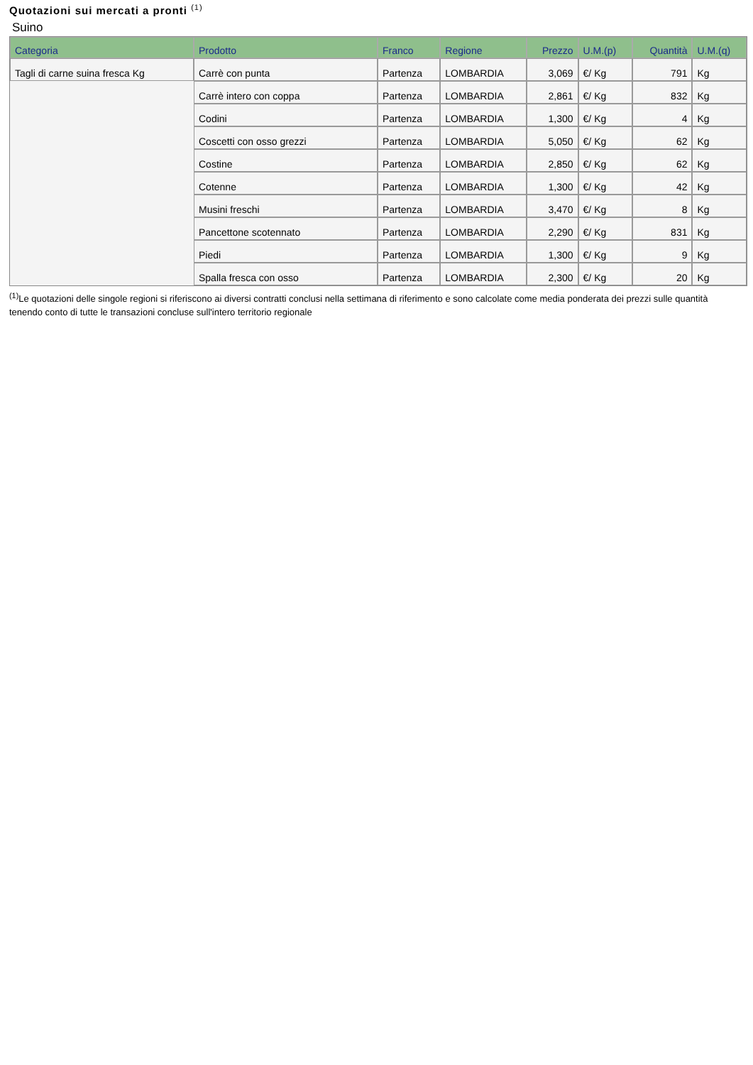Quotazioni sui mercati a pronti <sup>(1)</sup>
Suino
| Categoria | Prodotto | Franco | Regione | Prezzo | U.M.(p) | Quantità | U.M.(q) |
| --- | --- | --- | --- | --- | --- | --- | --- |
| Tagli di carne suina fresca Kg | Carrè con punta | Partenza | LOMBARDIA | 3,069 | €/ Kg | 791 | Kg |
| | Carrè intero con coppa | Partenza | LOMBARDIA | 2,861 | €/ Kg | 832 | Kg |
| | Codini | Partenza | LOMBARDIA | 1,300 | €/ Kg | 4 | Kg |
| | Coscetti con osso grezzi | Partenza | LOMBARDIA | 5,050 | €/ Kg | 62 | Kg |
| | Costine | Partenza | LOMBARDIA | 2,850 | €/ Kg | 62 | Kg |
| | Cotenne | Partenza | LOMBARDIA | 1,300 | €/ Kg | 42 | Kg |
| | Musini freschi | Partenza | LOMBARDIA | 3,470 | €/ Kg | 8 | Kg |
| | Pancettone scotennato | Partenza | LOMBARDIA | 2,290 | €/ Kg | 831 | Kg |
| | Piedi | Partenza | LOMBARDIA | 1,300 | €/ Kg | 9 | Kg |
| | Spalla fresca con osso | Partenza | LOMBARDIA | 2,300 | €/ Kg | 20 | Kg |
<sup>(1)</sup> Le quotazioni delle singole regioni si riferiscono ai diversi contratti conclusi nella settimana di riferimento e sono calcolate come media ponderata dei prezzi sulle quantità tenendo conto di tutte le transazioni concluse sull'intero territorio regionale